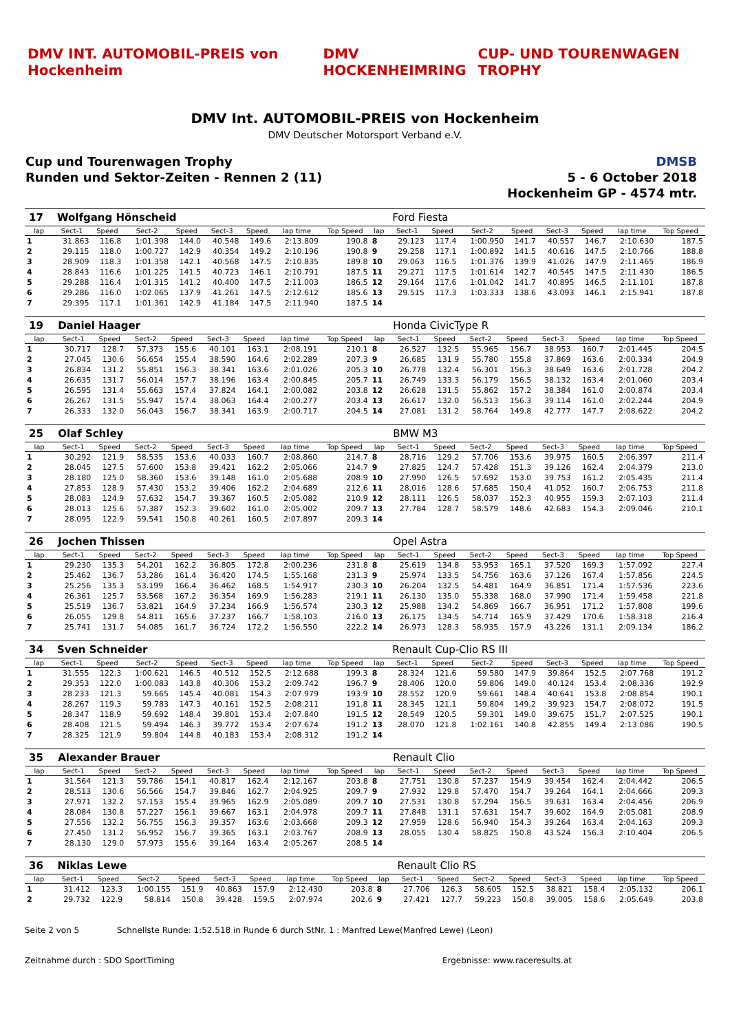DMV INT. AUTOMOBIL-PREIS von Hockenheim
DMV HOCKENHEIMRING CUP- UND TOURENWAGEN TROPHY
DMV Int. AUTOMOBIL-PREIS von Hockenheim
DMV Deutscher Motorsport Verband e.V.
Cup und Tourenwagen Trophy
Runden und Sektor-Zeiten - Rennen 2 (11)
DMSB
5 - 6 October 2018
Hockenheim GP - 4574 mtr.
| 17 | Wolfgang Hönscheid | | | | | | | | | Ford Fiesta | | | | | | | |
| lap | Sect-1 | Speed | Sect-2 | Speed | Sect-3 | Speed | lap time | Top Speed | lap | Sect-1 | Speed | Sect-2 | Speed | Sect-3 | Speed | lap time | Top Speed |
| 1 | 31.863 | 116.8 | 1:01.398 | 144.0 | 40.548 | 149.6 | 2:13.809 | 190.8 | 8 | 29.123 | 117.4 | 1:00.950 | 141.7 | 40.557 | 146.7 | 2:10.630 | 187.5 |
| 2 | 29.115 | 118.0 | 1:00.727 | 142.9 | 40.354 | 149.2 | 2:10.196 | 190.8 | 9 | 29.258 | 117.1 | 1:00.892 | 141.5 | 40.616 | 147.5 | 2:10.766 | 188.8 |
| 3 | 28.909 | 118.3 | 1:01.358 | 142.1 | 40.568 | 147.5 | 2:10.835 | 189.8 | 10 | 29.063 | 116.5 | 1:01.376 | 139.9 | 41.026 | 147.9 | 2:11.465 | 186.9 |
| 4 | 28.843 | 116.6 | 1:01.225 | 141.5 | 40.723 | 146.1 | 2:10.791 | 187.5 | 11 | 29.271 | 117.5 | 1:01.614 | 142.7 | 40.545 | 147.5 | 2:11.430 | 186.5 |
| 5 | 29.288 | 116.4 | 1:01.315 | 141.2 | 40.400 | 147.5 | 2:11.003 | 186.5 | 12 | 29.164 | 117.6 | 1:01.042 | 141.7 | 40.895 | 146.5 | 2:11.101 | 187.8 |
| 6 | 29.286 | 116.0 | 1:02.065 | 137.9 | 41.261 | 147.5 | 2:12.612 | 185.6 | 13 | 29.515 | 117.3 | 1:03.333 | 138.6 | 43.093 | 146.1 | 2:15.941 | 187.8 |
| 7 | 29.395 | 117.1 | 1:01.361 | 142.9 | 41.184 | 147.5 | 2:11.940 | 187.5 | 14 | | | | | | | | |
| 19 | Daniel Haager | | | | | | | | | Honda CivicType R | | | | | | | |
| lap | Sect-1 | Speed | Sect-2 | Speed | Sect-3 | Speed | lap time | Top Speed | lap | Sect-1 | Speed | Sect-2 | Speed | Sect-3 | Speed | lap time | Top Speed |
| 1 | 30.717 | 128.7 | 57.373 | 155.6 | 40.101 | 163.1 | 2:08.191 | 210.1 | 8 | 26.527 | 132.5 | 55.965 | 156.7 | 38.953 | 160.7 | 2:01.445 | 204.5 |
| 2 | 27.045 | 130.6 | 56.654 | 155.4 | 38.590 | 164.6 | 2:02.289 | 207.3 | 9 | 26.685 | 131.9 | 55.780 | 155.8 | 37.869 | 163.6 | 2:00.334 | 204.9 |
| 3 | 26.834 | 131.2 | 55.851 | 156.3 | 38.341 | 163.6 | 2:01.026 | 205.3 | 10 | 26.778 | 132.4 | 56.301 | 156.3 | 38.649 | 163.6 | 2:01.728 | 204.2 |
| 4 | 26.635 | 131.7 | 56.014 | 157.7 | 38.196 | 163.4 | 2:00.845 | 205.7 | 11 | 26.749 | 133.3 | 56.179 | 156.5 | 38.132 | 163.4 | 2:01.060 | 203.4 |
| 5 | 26.595 | 131.4 | 55.663 | 157.4 | 37.824 | 164.1 | 2:00.082 | 203.8 | 12 | 26.628 | 131.5 | 55.862 | 157.2 | 38.384 | 161.0 | 2:00.874 | 203.4 |
| 6 | 26.267 | 131.5 | 55.947 | 157.4 | 38.063 | 164.4 | 2:00.277 | 203.4 | 13 | 26.617 | 132.0 | 56.513 | 156.3 | 39.114 | 161.0 | 2:02.244 | 204.9 |
| 7 | 26.333 | 132.0 | 56.043 | 156.7 | 38.341 | 163.9 | 2:00.717 | 204.5 | 14 | 27.081 | 131.2 | 58.764 | 149.8 | 42.777 | 147.7 | 2:08.622 | 204.2 |
| 25 | Olaf Schley | | | | | | | | | BMW M3 | | | | | | | |
| lap | Sect-1 | Speed | Sect-2 | Speed | Sect-3 | Speed | lap time | Top Speed | lap | Sect-1 | Speed | Sect-2 | Speed | Sect-3 | Speed | lap time | Top Speed |
| 1 | 30.292 | 121.9 | 58.535 | 153.6 | 40.033 | 160.7 | 2:08.860 | 214.7 | 8 | 28.716 | 129.2 | 57.706 | 153.6 | 39.975 | 160.5 | 2:06.397 | 211.4 |
| 2 | 28.045 | 127.5 | 57.600 | 153.8 | 39.421 | 162.2 | 2:05.066 | 214.7 | 9 | 27.825 | 124.7 | 57.428 | 151.3 | 39.126 | 162.4 | 2:04.379 | 213.0 |
| 3 | 28.180 | 125.0 | 58.360 | 153.6 | 39.148 | 161.0 | 2:05.688 | 208.9 | 10 | 27.990 | 126.5 | 57.692 | 153.0 | 39.753 | 161.2 | 2:05.435 | 211.4 |
| 4 | 27.853 | 128.9 | 57.430 | 153.2 | 39.406 | 162.2 | 2:04.689 | 212.6 | 11 | 28.016 | 128.6 | 57.685 | 150.4 | 41.052 | 160.7 | 2:06.753 | 211.8 |
| 5 | 28.083 | 124.9 | 57.632 | 154.7 | 39.367 | 160.5 | 2:05.082 | 210.9 | 12 | 28.111 | 126.5 | 58.037 | 152.3 | 40.955 | 159.3 | 2:07.103 | 211.4 |
| 6 | 28.013 | 125.6 | 57.387 | 152.3 | 39.602 | 161.0 | 2:05.002 | 209.7 | 13 | 27.784 | 128.7 | 58.579 | 148.6 | 42.683 | 154.3 | 2:09.046 | 210.1 |
| 7 | 28.095 | 122.9 | 59.541 | 150.8 | 40.261 | 160.5 | 2:07.897 | 209.3 | 14 | | | | | | | | |
| 26 | Jochen Thissen | | | | | | | | | Opel Astra | | | | | | | |
| lap | Sect-1 | Speed | Sect-2 | Speed | Sect-3 | Speed | lap time | Top Speed | lap | Sect-1 | Speed | Sect-2 | Speed | Sect-3 | Speed | lap time | Top Speed |
| 1 | 29.230 | 135.3 | 54.201 | 162.2 | 36.805 | 172.8 | 2:00.236 | 231.8 | 8 | 25.619 | 134.8 | 53.953 | 165.1 | 37.520 | 169.3 | 1:57.092 | 227.4 |
| 2 | 25.462 | 136.7 | 53.286 | 161.4 | 36.420 | 174.5 | 1:55.168 | 231.3 | 9 | 25.974 | 133.5 | 54.756 | 163.6 | 37.126 | 167.4 | 1:57.856 | 224.5 |
| 3 | 25.256 | 135.3 | 53.199 | 166.4 | 36.462 | 168.5 | 1:54.917 | 230.3 | 10 | 26.204 | 132.5 | 54.481 | 164.9 | 36.851 | 171.4 | 1:57.536 | 223.6 |
| 4 | 26.361 | 125.7 | 53.568 | 167.2 | 36.354 | 169.9 | 1:56.283 | 219.1 | 11 | 26.130 | 135.0 | 55.338 | 168.0 | 37.990 | 171.4 | 1:59.458 | 221.8 |
| 5 | 25.519 | 136.7 | 53.821 | 164.9 | 37.234 | 166.9 | 1:56.574 | 230.3 | 12 | 25.988 | 134.2 | 54.869 | 166.7 | 36.951 | 171.2 | 1:57.808 | 199.6 |
| 6 | 26.055 | 129.8 | 54.811 | 165.6 | 37.237 | 166.7 | 1:58.103 | 216.0 | 13 | 26.175 | 134.5 | 54.714 | 165.9 | 37.429 | 170.6 | 1:58.318 | 216.4 |
| 7 | 25.741 | 131.7 | 54.085 | 161.7 | 36.724 | 172.2 | 1:56.550 | 222.2 | 14 | 26.973 | 128.3 | 58.935 | 157.9 | 43.226 | 131.1 | 2:09.134 | 186.2 |
| 34 | Sven Schneider | | | | | | | | | Renault Cup-Clio RS III | | | | | | | |
| lap | Sect-1 | Speed | Sect-2 | Speed | Sect-3 | Speed | lap time | Top Speed | lap | Sect-1 | Speed | Sect-2 | Speed | Sect-3 | Speed | lap time | Top Speed |
| 1 | 31.555 | 122.3 | 1:00.621 | 146.5 | 40.512 | 152.5 | 2:12.688 | 199.3 | 8 | 28.324 | 121.6 | 59.580 | 147.9 | 39.864 | 152.5 | 2:07.768 | 191.2 |
| 2 | 29.353 | 122.0 | 1:00.083 | 143.8 | 40.306 | 153.2 | 2:09.742 | 196.7 | 9 | 28.406 | 120.0 | 59.806 | 149.0 | 40.124 | 153.4 | 2:08.336 | 192.9 |
| 3 | 28.233 | 121.3 | 59.665 | 145.4 | 40.081 | 154.3 | 2:07.979 | 193.9 | 10 | 28.552 | 120.9 | 59.661 | 148.4 | 40.641 | 153.8 | 2:08.854 | 190.1 |
| 4 | 28.267 | 119.3 | 59.783 | 147.3 | 40.161 | 152.5 | 2:08.211 | 191.8 | 11 | 28.345 | 121.1 | 59.804 | 149.2 | 39.923 | 154.7 | 2:08.072 | 191.5 |
| 5 | 28.347 | 118.9 | 59.692 | 148.4 | 39.801 | 153.4 | 2:07.840 | 191.5 | 12 | 28.549 | 120.5 | 59.301 | 149.0 | 39.675 | 151.7 | 2:07.525 | 190.1 |
| 6 | 28.408 | 121.5 | 59.494 | 146.3 | 39.772 | 153.4 | 2:07.674 | 191.2 | 13 | 28.070 | 121.8 | 1:02.161 | 140.8 | 42.855 | 149.4 | 2:13.086 | 190.5 |
| 7 | 28.325 | 121.9 | 59.804 | 144.8 | 40.183 | 153.4 | 2:08.312 | 191.2 | 14 | | | | | | | | |
| 35 | Alexander Brauer | | | | | | | | | Renault Clio | | | | | | | |
| lap | Sect-1 | Speed | Sect-2 | Speed | Sect-3 | Speed | lap time | Top Speed | lap | Sect-1 | Speed | Sect-2 | Speed | Sect-3 | Speed | lap time | Top Speed |
| 1 | 31.564 | 121.3 | 59.786 | 154.1 | 40.817 | 162.4 | 2:12.167 | 203.8 | 8 | 27.751 | 130.8 | 57.237 | 154.9 | 39.454 | 162.4 | 2:04.442 | 206.5 |
| 2 | 28.513 | 130.6 | 56.566 | 154.7 | 39.846 | 162.7 | 2:04.925 | 209.7 | 9 | 27.932 | 129.8 | 57.470 | 154.7 | 39.264 | 164.1 | 2:04.666 | 209.3 |
| 3 | 27.971 | 132.2 | 57.153 | 155.4 | 39.965 | 162.9 | 2:05.089 | 209.7 | 10 | 27.531 | 130.8 | 57.294 | 156.5 | 39.631 | 163.4 | 2:04.456 | 206.9 |
| 4 | 28.084 | 130.8 | 57.227 | 156.1 | 39.667 | 163.1 | 2:04.978 | 209.7 | 11 | 27.848 | 131.1 | 57.631 | 154.7 | 39.602 | 164.9 | 2:05.081 | 208.9 |
| 5 | 27.556 | 132.2 | 56.755 | 156.3 | 39.357 | 163.6 | 2:03.668 | 209.3 | 12 | 27.959 | 128.6 | 56.940 | 154.3 | 39.264 | 163.4 | 2:04.163 | 209.3 |
| 6 | 27.450 | 131.2 | 56.952 | 156.7 | 39.365 | 163.1 | 2:03.767 | 208.9 | 13 | 28.055 | 130.4 | 58.825 | 150.8 | 43.524 | 156.3 | 2:10.404 | 206.5 |
| 7 | 28.130 | 129.0 | 57.973 | 155.6 | 39.164 | 163.4 | 2:05.267 | 208.5 | 14 | | | | | | | | |
| 36 | Niklas Lewe | | | | | | | | | Renault Clio RS | | | | | | | |
| lap | Sect-1 | Speed | Sect-2 | Speed | Sect-3 | Speed | lap time | Top Speed | lap | Sect-1 | Speed | Sect-2 | Speed | Sect-3 | Speed | lap time | Top Speed |
| 1 | 31.412 | 123.3 | 1:00.155 | 151.9 | 40.863 | 157.9 | 2:12.430 | 203.8 | 8 | 27.706 | 126.3 | 58.605 | 152.5 | 38.821 | 158.4 | 2:05.132 | 206.1 |
| 2 | 29.732 | 122.9 | 58.814 | 150.8 | 39.428 | 159.5 | 2:07.974 | 202.6 | 9 | 27.421 | 127.7 | 59.223 | 150.8 | 39.005 | 158.6 | 2:05.649 | 203.8 |
Seite 2 von 5 Schnellste Runde: 1:52.518 in Runde 6 durch StNr. 1 : Manfred Lewe(Manfred Lewe) (Leon)
Zeitnahme durch : SDO SportTiming Ergebnisse: www.raceresults.at